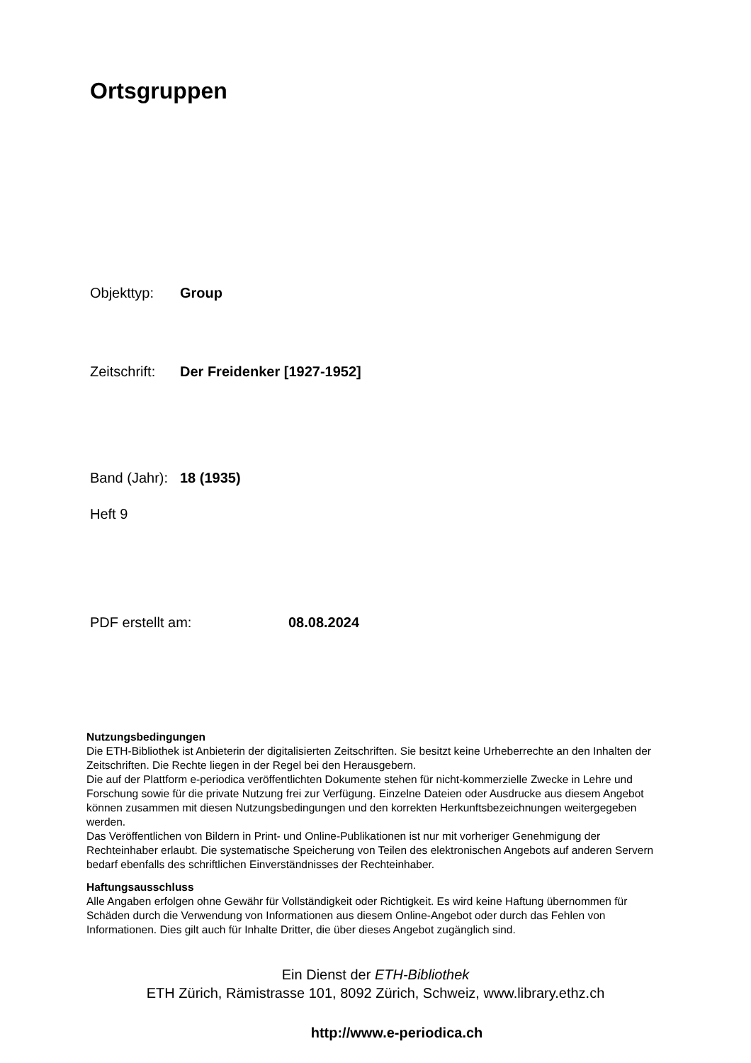Ortsgruppen
Objekttyp: Group
Zeitschrift: Der Freidenker [1927-1952]
Band (Jahr): 18 (1935)
Heft 9
PDF erstellt am: 08.08.2024
Nutzungsbedingungen
Die ETH-Bibliothek ist Anbieterin der digitalisierten Zeitschriften. Sie besitzt keine Urheberrechte an den Inhalten der Zeitschriften. Die Rechte liegen in der Regel bei den Herausgebern.
Die auf der Plattform e-periodica veröffentlichten Dokumente stehen für nicht-kommerzielle Zwecke in Lehre und Forschung sowie für die private Nutzung frei zur Verfügung. Einzelne Dateien oder Ausdrucke aus diesem Angebot können zusammen mit diesen Nutzungsbedingungen und den korrekten Herkunftsbezeichnungen weitergegeben werden.
Das Veröffentlichen von Bildern in Print- und Online-Publikationen ist nur mit vorheriger Genehmigung der Rechteinhaber erlaubt. Die systematische Speicherung von Teilen des elektronischen Angebots auf anderen Servern bedarf ebenfalls des schriftlichen Einverständnisses der Rechteinhaber.
Haftungsausschluss
Alle Angaben erfolgen ohne Gewähr für Vollständigkeit oder Richtigkeit. Es wird keine Haftung übernommen für Schäden durch die Verwendung von Informationen aus diesem Online-Angebot oder durch das Fehlen von Informationen. Dies gilt auch für Inhalte Dritter, die über dieses Angebot zugänglich sind.
Ein Dienst der ETH-Bibliothek
ETH Zürich, Rämistrasse 101, 8092 Zürich, Schweiz, www.library.ethz.ch
http://www.e-periodica.ch